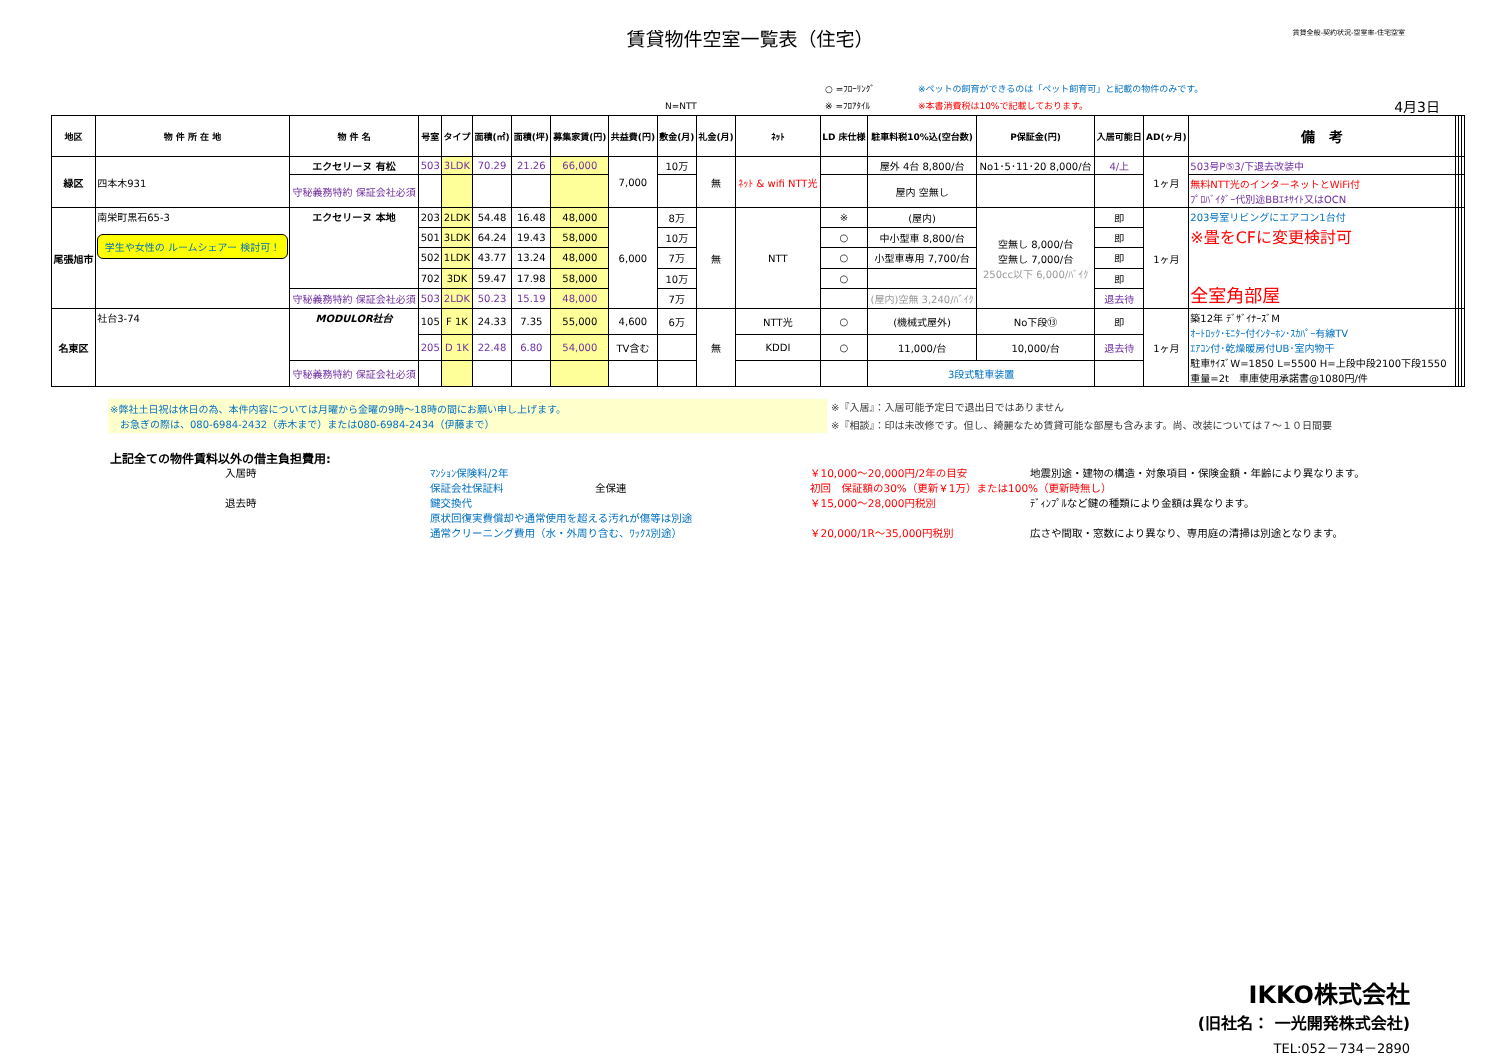賃貸物件空室一覧表（住宅）
賃貸全般-契約状況-空室率-住宅空室
○ =ﾌﾛｰﾘﾝｸﾞ ※ペットの飼育ができるのは「ペット飼育可」と記載の物件のみです。
N=NTT ※ =ﾌﾛｱﾀｲﾙ ※本書消費税は10%で記載しております。
4月3日
| 地区 | 物 件 所 在 地 | 物 件 名 | 号室 | タイプ | 面積(㎡) | 面積(坪) | 募集家賃(円) | 共益費(円) | 敷金(月) | 礼金(月) | ﾈｯﾄ | LD 床仕様 | 駐車料税10%込(空台数) | P保証金(円) | 入居可能日 | AD(ヶ月) | 備 考 | | | |
| --- | --- | --- | --- | --- | --- | --- | --- | --- | --- | --- | --- | --- | --- | --- | --- | --- | --- | --- | --- | --- |
| 緑区 | 四本木931 | エクセリーヌ 有松 | 503 | 3LDK | 70.29 | 21.26 | 66,000 | 7,000 | 10万 | 無 | ﾈｯﾄ & wifi NTT光 | | 屋外 4台 8,800/台 | No1･5･11･20 8,000/台 | 4/上 | 1ヶ月 | 503号P⑤3/下退去改装中 | | | |
| | | 守秘義務特約 保証会社必須 | | | | | | | | | | | 屋内 空無し | | | | 無料NTT光のインターネットとWiFi付 ﾌﾟﾛﾊﾞｲﾀﾞｰ代別途BBｴｷｻｲﾄ又はOCN | | | |
| 尾張旭市 | 南栄町黒石65-3 学生や女性の ルームシェアー 検討可！ | エクセリーヌ 本地 | 203 | 2LDK | 54.48 | 16.48 | 48,000 | 6,000 | 8万 | 無 | NTT | ※ | (屋内) | 空無し 8,000/台 空無し 7,000/台 250cc以下 6,000/ﾊﾞｲｸ | 即 | 1ヶ月 | 203号室リビングにエアコン1台付 ※畳をCFに変更検討可 全室角部屋 | | | |
| | | | 501 | 3LDK | 64.24 | 19.43 | 58,000 | | 10万 | | | ○ | 中小型車 8,800/台 | | 即 | | | | | |
| | | | 502 | 1LDK | 43.77 | 13.24 | 48,000 | | 7万 | | | ○ | 小型車専用 7,700/台 | | 即 | | | | | |
| | | | 702 | 3DK | 59.47 | 17.98 | 58,000 | | 10万 | | | ○ | | | 即 | | | | | |
| | | 守秘義務特約 保証会社必須 | 503 | 2LDK | 50.23 | 15.19 | 48,000 | | 7万 | | | | (屋内)空無 3,240/ﾊﾞｲｸ | | 退去待 | | | | | |
| 名東区 | 社台3-74 | MODULOR社台 | 105 | F 1K | 24.33 | 7.35 | 55,000 | 4,600 | 6万 | 無 | NTT光 | ○ | (機械式屋外) | No下段⑬ | 即 | 1ヶ月 | 築12年 ﾃﾞｻﾞｲﾅｰｽﾞM ｵｰﾄﾛｯｸ･ﾓﾆﾀｰ付ｲﾝﾀｰﾎﾝ･ｽｶﾊﾟｰ有線TV ｴｱｺﾝ付･乾燥暖房付UB･室内物干 駐車ｻｲｽﾞW=1850 L=5500 H=上段中段2100下段1550 重量=2t 車庫使用承諾書@1080円/件 | | | |
| | | | 205 | D 1K | 22.48 | 6.80 | 54,000 | TV含む | | | KDDI | ○ | 11,000/台 | 10,000/台 | 退去待 | | | | | |
| | | 守秘義務特約 保証会社必須 | | | | | | | | | | | 3段式駐車装置 | | | | | | | |
※弊社土日祝は休日の為、本件内容については月曜から金曜の9時～18時の間にお願い申し上げます。
　お急ぎの際は、080-6984-2432（赤木まで）または080-6984-2434（伊藤まで）
※『入居』：入居可能予定日で退出日ではありません
※『相談』：印は未改修です。但し、綺麗なため賃貸可能な部屋も含みます。尚、改装については７～１０日間要
上記全ての物件賃料以外の借主負担費用:
入居時 ﾏﾝｼｮﾝ保険料/2年 ￥10,000～20,000円/2年の目安 地震別途・建物の構造・対象項目・保険金額・年齢により異なります。
保証会社保証料 全保連 初回　保証額の30%（更新￥1万）または100%（更新時無し）
退去時 鍵交換代 ￥15,000～28,000円税別 ﾃﾞｨﾝﾌﾟﾙなど鍵の種類により金額は異なります。
原状回復実費償却や通常使用を超える汚れが傷等は別途
通常クリーニング費用（水・外周り含む、ﾜｯｸｽ別途） ￥20,000/1R～35,000円税別 広さや間取・窓数により異なり、専用庭の清掃は別途となります。
IKKO株式会社
(旧社名： 一光開発株式会社)
TEL:052－734－2890